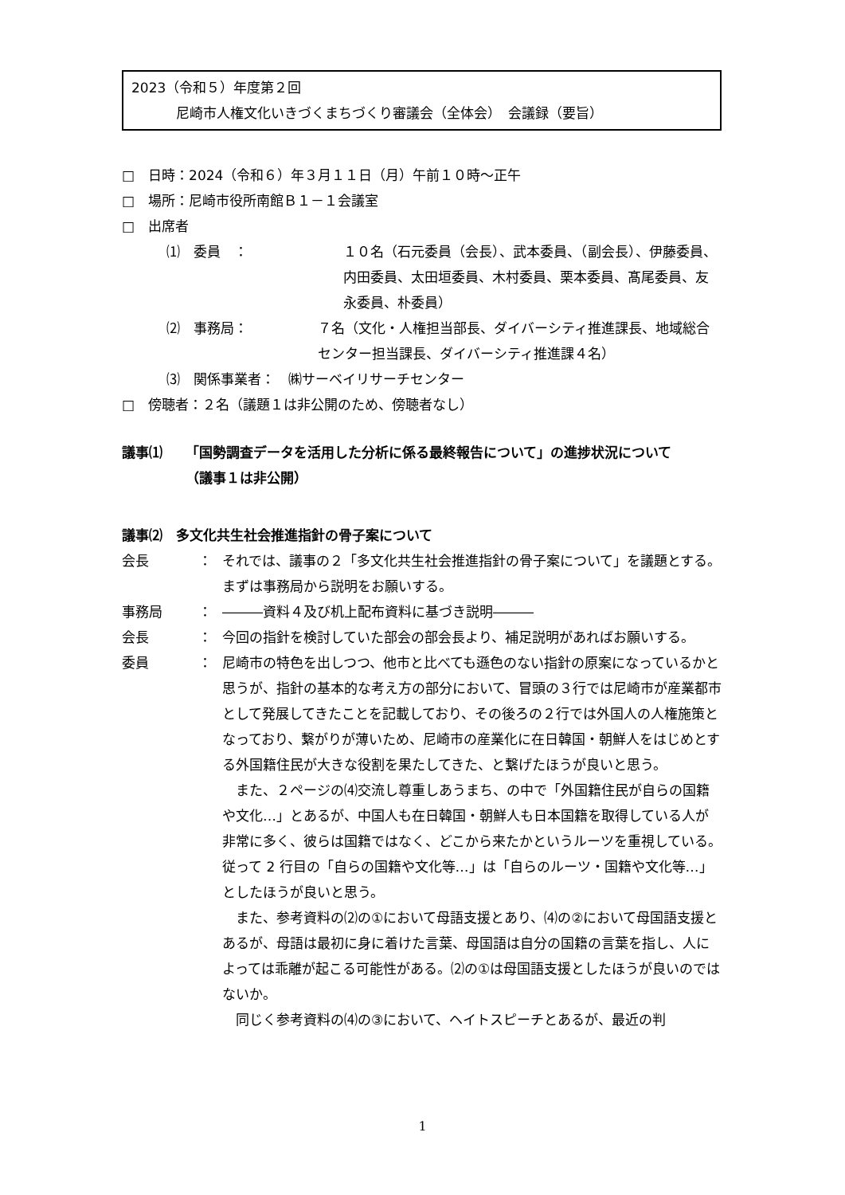2023（令和５）年度第２回
尼崎市人権文化いきづくまちづくり審議会（全体会）　会議録（要旨）
□　日時：2024（令和６）年３月１１日（月）午前１０時～正午
□　場所：尼崎市役所南館Ｂ１－１会議室
□　出席者
⑴　委員　：　 １０名（石元委員（会長）、武本委員、（副会長）、伊藤委員、内田委員、太田垣委員、木村委員、栗本委員、髙尾委員、友永委員、朴委員）
⑵　事務局：　 ７名（文化・人権担当部長、ダイバーシティ推進課長、地域総合センター担当課長、ダイバーシティ推進課４名）
⑶　関係事業者：　㈱サーベイリサーチセンター
□　傍聴者：２名（議題１は非公開のため、傍聴者なし）
議事⑴ 「国勢調査データを活用した分析に係る最終報告について」の進捗状況について
（議事１は非公開）
議事⑵　多文化共生社会推進指針の骨子案について
会長 ： それでは、議事の２「多文化共生社会推進指針の骨子案について」を議題とする。まずは事務局から説明をお願いする。
事務局 ： ―――資料４及び机上配布資料に基づき説明―――
会長 ： 今回の指針を検討していた部会の部会長より、補足説明があればお願いする。
委員 ： 尼崎市の特色を出しつつ、他市と比べても遜色のない指針の原案になっているかと思うが、指針の基本的な考え方の部分において、冒頭の３行では尼崎市が産業都市として発展してきたことを記載しており、その後ろの２行では外国人の人権施策となっており、繋がりが薄いため、尼崎市の産業化に在日韓国・朝鮮人をはじめとする外国籍住民が大きな役割を果たしてきた、と繋げたほうが良いと思う。
　また、２ページの⑷交流し尊重しあうまち、の中で「外国籍住民が自らの国籍や文化…」とあるが、中国人も在日韓国・朝鮮人も日本国籍を取得している人が非常に多く、彼らは国籍ではなく、どこから来たかというルーツを重視している。従って 2 行目の「自らの国籍や文化等…」は「自らのルーツ・国籍や文化等…」としたほうが良いと思う。
　また、参考資料の⑵の①において母語支援とあり、⑷の②において母国語支援とあるが、母語は最初に身に着けた言葉、母国語は自分の国籍の言葉を指し、人によっては乖離が起こる可能性がある。⑵の①は母国語支援としたほうが良いのではないか。
　同じく参考資料の⑷の③において、ヘイトスピーチとあるが、最近の判
1